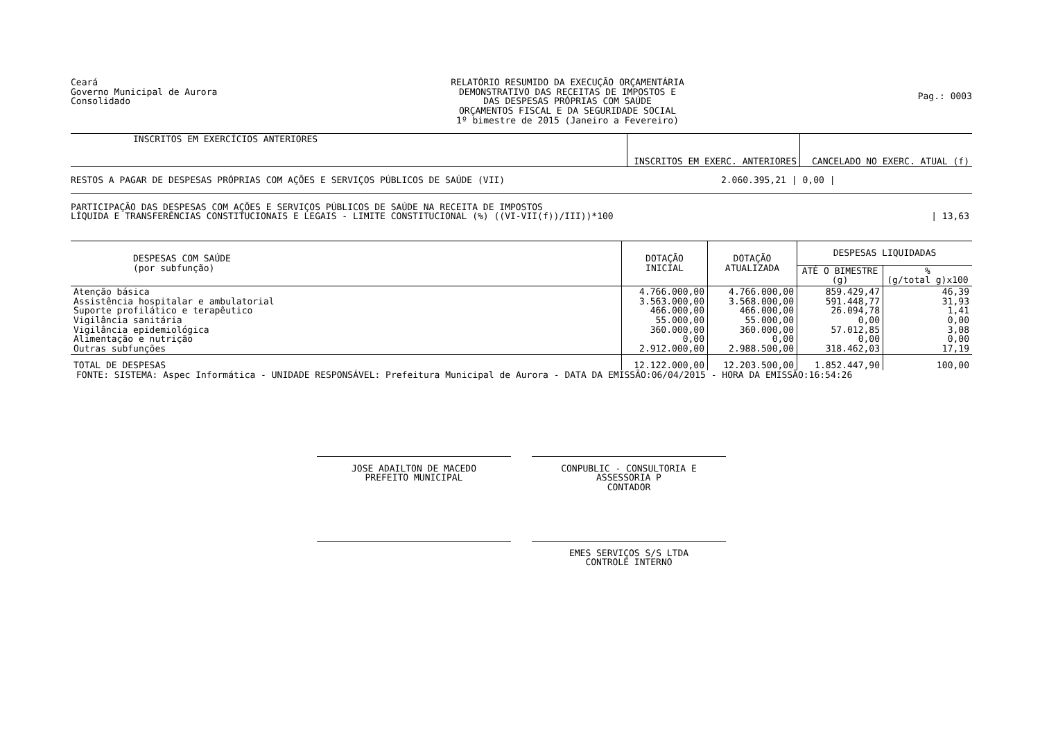Ceará
Governo Municipal de Aurora
Consolidado
RELATÓRIO RESUMIDO DA EXECUÇÃO ORÇAMENTÁRIA
DEMONSTRATIVO DAS RECEITAS DE IMPOSTOS E
DAS DESPESAS PRÓPRIAS COM SAÚDE
ORÇAMENTOS FISCAL E DA SEGURIDADE SOCIAL
1º bimestre de 2015 (Janeiro a Fevereiro)
Pag.: 0003
| INSCRITOS EM EXERCÍCIOS ANTERIORES | INSCRITOS EM EXERC. ANTERIORES | CANCELADO NO EXERC. ATUAL (f) |
| --- | --- | --- |
| RESTOS A PAGAR DE DESPESAS PRÓPRIAS COM AÇÕES E SERVIÇOS PÚBLICOS DE SAÚDE (VII) | 2.060.395,21 / | 0,00 / |
| PARTICIPAÇÃO DAS DESPESAS COM AÇÕES E SERVIÇOS PÚBLICOS DE SAÚDE NA RECEITA DE IMPOSTOS LÍQUIDA E TRANSFERÊNCIAS CONSTITUCIONAIS E LEGAIS - LIMITE CONSTITUCIONAL (%) ((VI-VII(f))/III))*100 | | / 13,63 |
| DESPESAS COM SAÚDE (por subfunção) | DOTAÇÃO INICIAL | DOTAÇÃO ATUALIZADA | DESPESAS LIQUIDADAS | |
| --- | --- | --- | --- | --- |
| | | | ATÉ O BIMESTRE (g) | % (g/total g)x100 |
| Atenção básica Assistência hospitalar e ambulatorial Suporte profilático e terapêutico Vigilância sanitária Vigilância epidemiológica Alimentação e nutrição Outras subfunções | 4.766.000,00 3.563.000,00 466.000,00 55.000,00 360.000,00 0,00 2.912.000,00 | 4.766.000,00 3.568.000,00 466.000,00 55.000,00 360.000,00 0,00 2.988.500,00 | 859.429,47 591.448,77 26.094,78 0,00 57.012,85 0,00 318.462,03 | 46,39 31,93 1,41 0,00 3,08 0,00 17,19 |
| TOTAL DE DESPESAS | 12.122.000,00 | 12.203.500,00 | 1.852.447,90 | 100,00 |
FONTE: SISTEMA: Aspec Informática - UNIDADE RESPONSÁVEL: Prefeitura Municipal de Aurora - DATA DA EMISSÃO:06/04/2015 - HORA DA EMISSÃO:16:54:26
JOSE ADAILTON DE MACEDO
PREFEITO MUNICIPAL
CONPUBLIC - CONSULTORIA E ASSESSORIA P
CONTADOR
EMES SERVIÇOS S/S LTDA
CONTROLE INTERNO